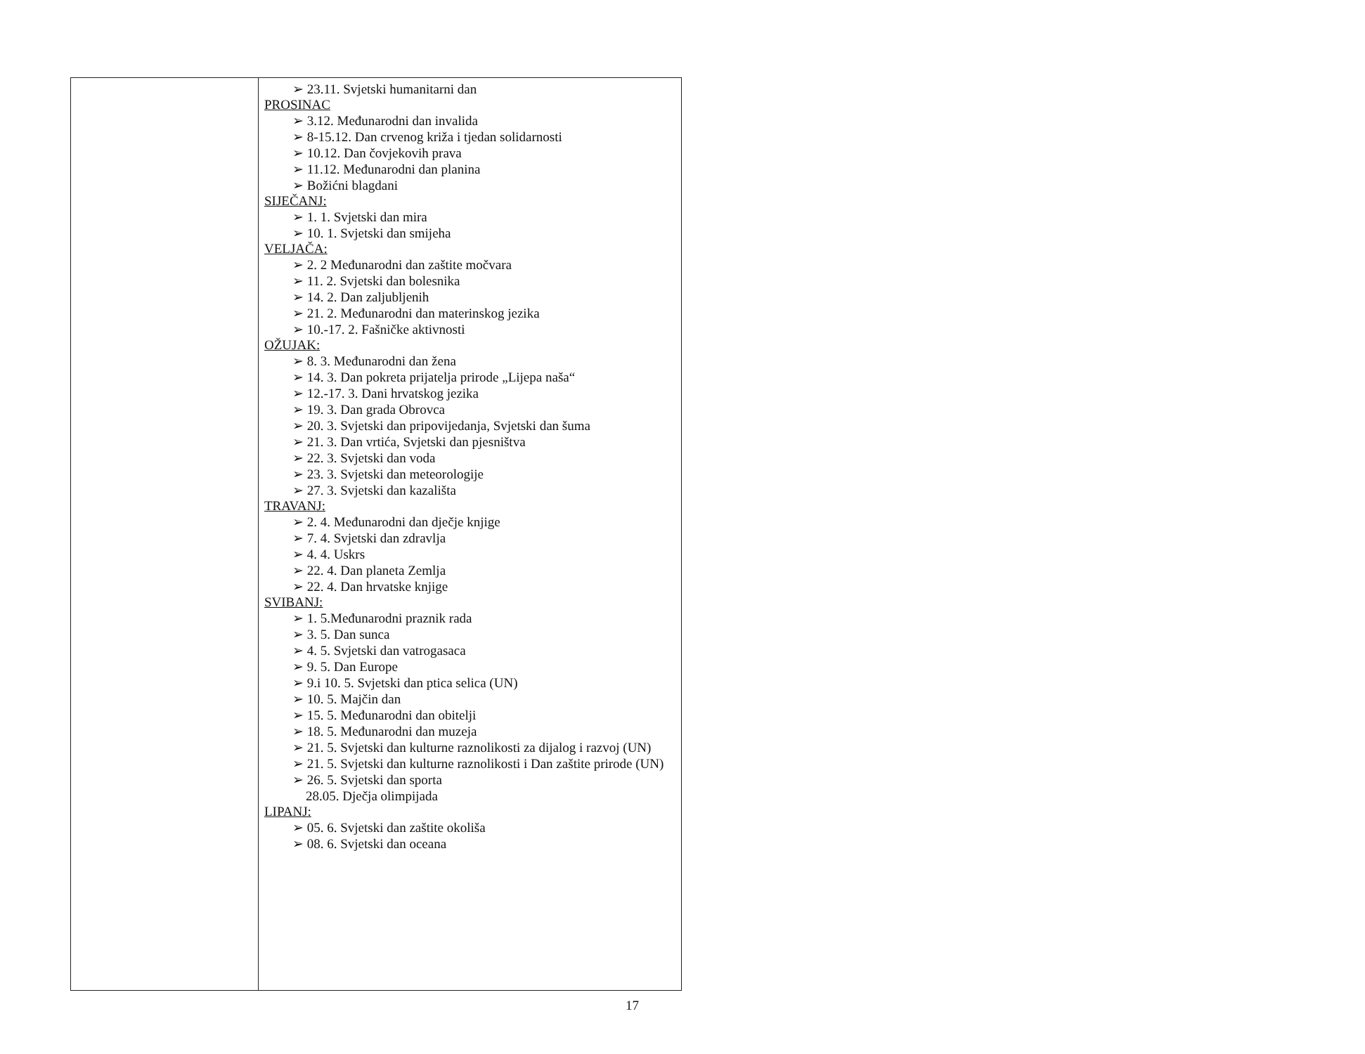| | ➢ 23.11. Svjetski humanitarni dan PROSINAC ➢ 3.12. Međunarodni dan invalida ➢ 8-15.12. Dan crvenog križa i tjedan solidarnosti ➢ 10.12. Dan čovjekovih prava ➢ 11.12. Međunarodni dan planina ➢ Božićni blagdani SIJEČANJ: ➢ 1. 1. Svjetski dan mira ➢ 10. 1. Svjetski dan smijeha VELJAČA: ➢ 2. 2 Međunarodni dan zaštite močvara ➢ 11. 2. Svjetski dan bolesnika ➢ 14. 2. Dan zaljubljenih ➢ 21. 2. Međunarodni dan materinskog jezika ➢ 10.-17. 2. Fašničke aktivnosti OŽUJAK: ➢ 8. 3. Međunarodni dan žena ➢ 14. 3. Dan pokreta prijatelja prirode „Lijepa naša“ ➢ 12.-17. 3. Dani hrvatskog jezika ➢ 19. 3. Dan grada Obrovca ➢ 20. 3. Svjetski dan pripovijedanja, Svjetski dan šuma ➢ 21. 3. Dan vrtića, Svjetski dan pjesništva ➢ 22. 3. Svjetski dan voda ➢ 23. 3. Svjetski dan meteorologije ➢ 27. 3. Svjetski dan kazališta TRAVANJ: ➢ 2. 4. Međunarodni dan dječje knjige ➢ 7. 4. Svjetski dan zdravlja ➢ 4. 4. Uskrs ➢ 22. 4. Dan planeta Zemlja ➢ 22. 4. Dan hrvatske knjige SVIBANJ: ➢ 1. 5.Međunarodni praznik rada ➢ 3. 5. Dan sunca ➢ 4. 5. Svjetski dan vatrogasaca ➢ 9. 5. Dan Europe ➢ 9.i 10. 5. Svjetski dan ptica selica (UN) ➢ 10. 5. Majčin dan ➢ 15. 5. Međunarodni dan obitelji ➢ 18. 5. Međunarodni dan muzeja ➢ 21. 5. Svjetski dan kulturne raznolikosti za dijalog i razvoj (UN) ➢ 21. 5. Svjetski dan kulturne raznolikosti i Dan zaštite prirode (UN) ➢ 26. 5. Svjetski dan sporta 28.05. Dječja olimpijada LIPANJ: ➢ 05. 6. Svjetski dan zaštite okoliša ➢ 08. 6. Svjetski dan oceana |
17